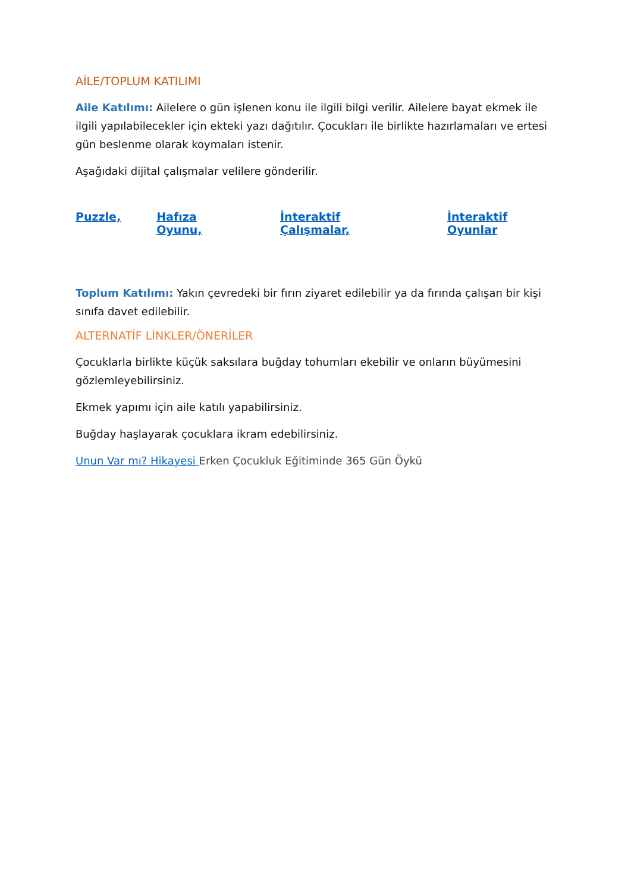AİLE/TOPLUM KATILIMI
Aile Katılımı: Ailelere o gün işlenen konu ile ilgili bilgi verilir. Ailelere bayat ekmek ile ilgili yapılabilecekler için ekteki yazı dağıtılır. Çocukları ile birlikte hazırlamaları ve ertesi gün beslenme olarak koymaları istenir.
Aşağıdaki dijital çalışmalar velilere gönderilir.
Puzzle, Hafıza Oyunu, İnteraktif Çalışmalar, İnteraktif Oyunlar
Toplum Katılımı: Yakın çevredeki bir fırın ziyaret edilebilir ya da fırında çalışan bir kişi sınıfa davet edilebilir.
ALTERNATİF LİNKLER/ÖNERİLER
Çocuklarla birlikte küçük saksılara buğday tohumları ekebilir ve onların büyümesini gözlemleyebilirsiniz.
Ekmek yapımı için aile katılı yapabilirsiniz.
Buğday haşlayarak çocuklara ikram edebilirsiniz.
Unun Var mı? Hikayesi Erken Çocukluk Eğitiminde 365 Gün Öykü